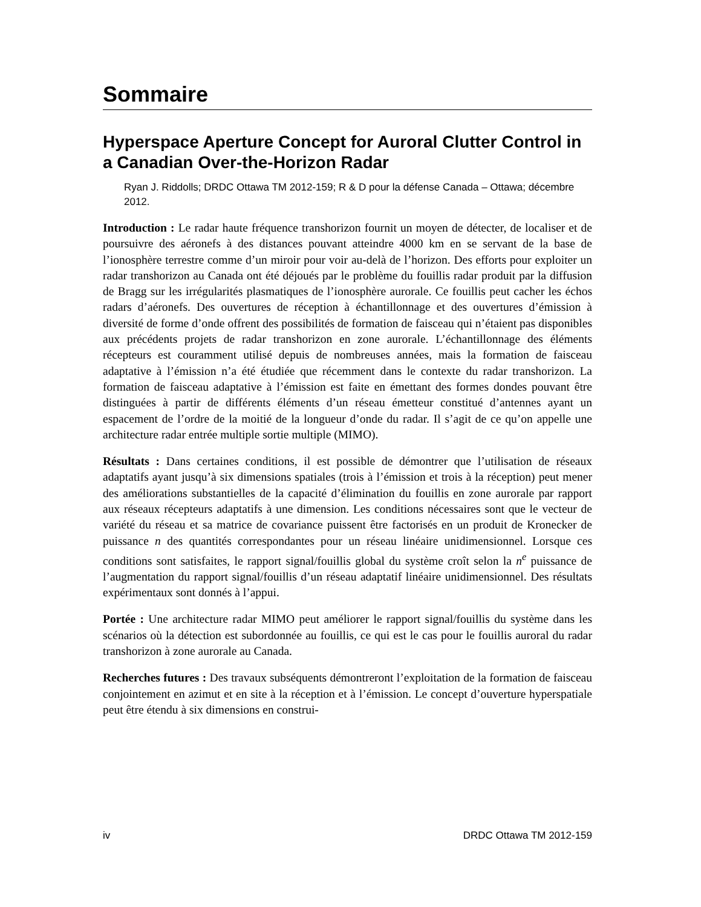Sommaire
Hyperspace Aperture Concept for Auroral Clutter Control in a Canadian Over-the-Horizon Radar
Ryan J. Riddolls; DRDC Ottawa TM 2012-159; R & D pour la défense Canada – Ottawa; décembre 2012.
Introduction : Le radar haute fréquence transhorizon fournit un moyen de détecter, de localiser et de poursuivre des aéronefs à des distances pouvant atteindre 4000 km en se servant de la base de l’ionosphère terrestre comme d’un miroir pour voir au-delà de l’horizon. Des efforts pour exploiter un radar transhorizon au Canada ont été déjoués par le problème du fouillis radar produit par la diffusion de Bragg sur les irrégularités plasmatiques de l’ionosphère aurorale. Ce fouillis peut cacher les échos radars d’aéronefs. Des ouvertures de réception à échantillonnage et des ouvertures d’émission à diversité de forme d’onde offrent des possibilités de formation de faisceau qui n’étaient pas disponibles aux précédents projets de radar transhorizon en zone aurorale. L’échantillonnage des éléments récepteurs est couramment utilisé depuis de nombreuses années, mais la formation de faisceau adaptative à l’émission n’a été étudiée que récemment dans le contexte du radar transhorizon. La formation de faisceau adaptative à l’émission est faite en émettant des formes dondes pouvant être distinguées à partir de différents éléments d’un réseau émetteur constitué d’antennes ayant un espacement de l’ordre de la moitié de la longueur d’onde du radar. Il s’agit de ce qu’on appelle une architecture radar entrée multiple sortie multiple (MIMO).
Résultats : Dans certaines conditions, il est possible de démontrer que l’utilisation de réseaux adaptatifs ayant jusqu’à six dimensions spatiales (trois à l’émission et trois à la réception) peut mener des améliorations substantielles de la capacité d’élimination du fouillis en zone aurorale par rapport aux réseaux récepteurs adaptatifs à une dimension. Les conditions nécessaires sont que le vecteur de variété du réseau et sa matrice de covariance puissent être factorisés en un produit de Kronecker de puissance n des quantités correspondantes pour un réseau linéaire unidimensionnel. Lorsque ces conditions sont satisfaites, le rapport signal/fouillis global du système croît selon la n<sup>e</sup> puissance de l’augmentation du rapport signal/fouillis d’un réseau adaptatif linéaire unidimensionnel. Des résultats expérimentaux sont donnés à l’appui.
Portée : Une architecture radar MIMO peut améliorer le rapport signal/fouillis du système dans les scénarios où la détection est subordonnée au fouillis, ce qui est le cas pour le fouillis auroral du radar transhorizon à zone aurorale au Canada.
Recherches futures : Des travaux subséquents démontreront l’exploitation de la formation de faisceau conjointement en azimut et en site à la réception et à l’émission. Le concept d’ouverture hyperspatiale peut être étendu à six dimensions en construi-
iv DRDC Ottawa TM 2012-159